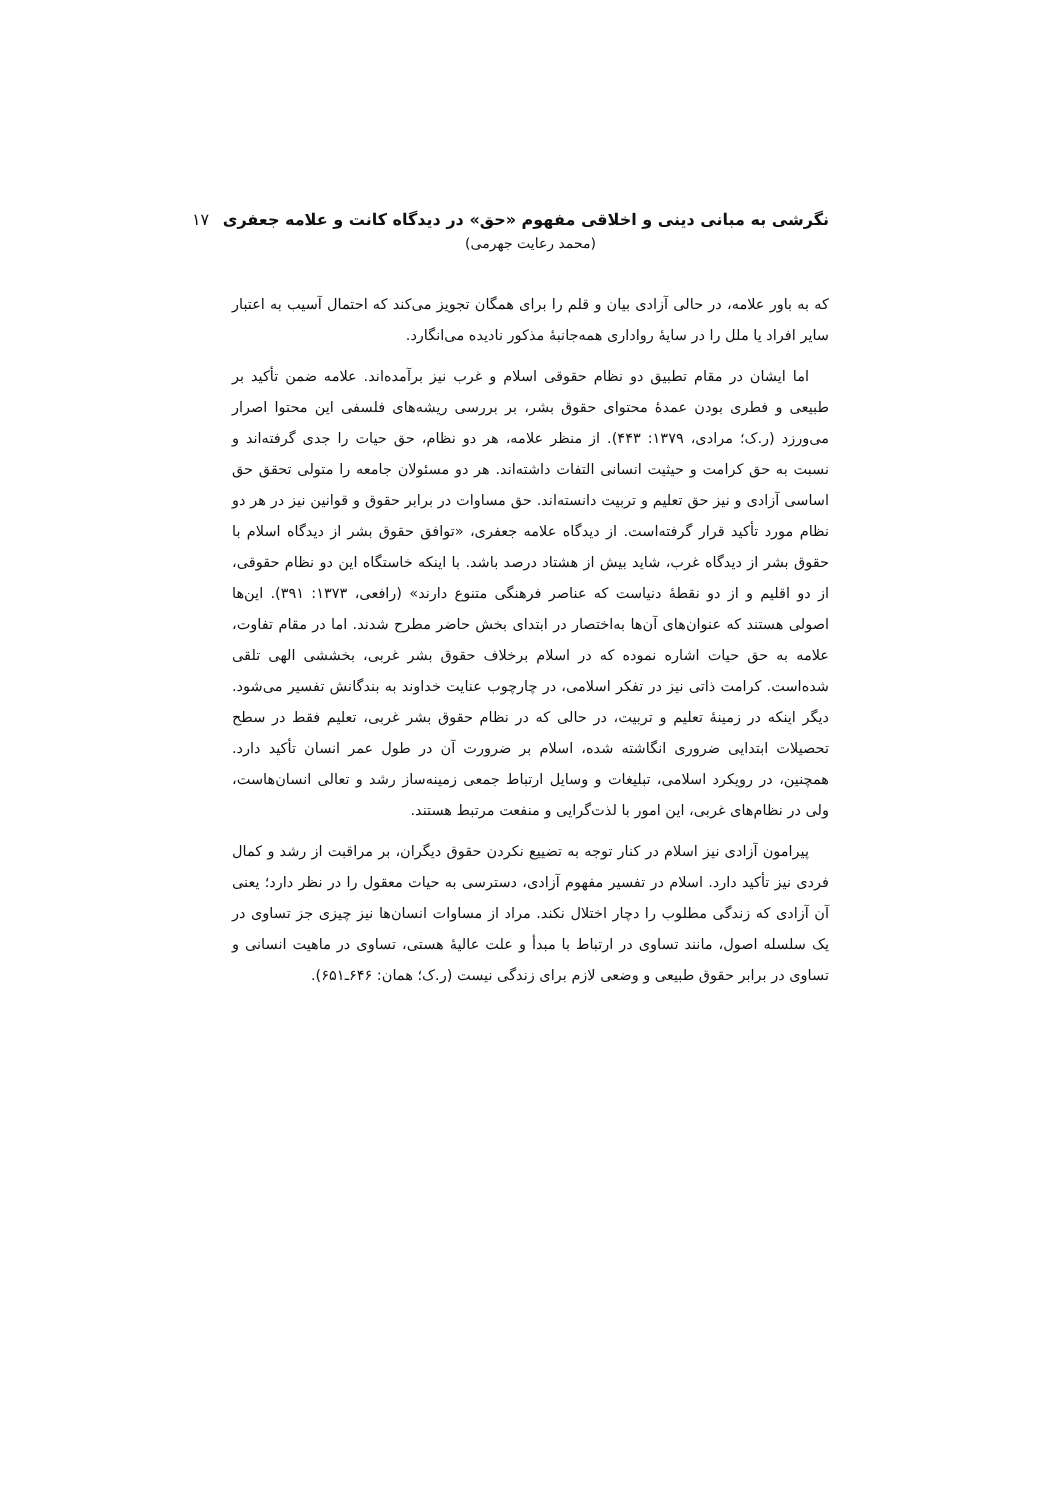نگرشی به مبانی دینی و اخلاقی مفهوم «حق» در دیدگاه کانت و علامه جعفری ۱۷
(محمد رعایت جهرمی)
که به باور علامه، در حالی آزادی بیان و قلم را برای همگان تجویز می‌کند که احتمال آسیب به اعتبار سایر افراد یا ملل را در سایهٔ رواداری همه‌جانبهٔ مذکور نادیده می‌انگارد.
اما ایشان در مقام تطبیق دو نظام حقوقی اسلام و غرب نیز برآمده‌اند. علامه ضمن تأکید بر طبیعی و فطری بودن عمدهٔ محتوای حقوق بشر، بر بررسی ریشه‌های فلسفی این محتوا اصرار می‌ورزد (ر.ک؛ مرادی، ۱۳۷۹: ۴۴۳). از منظر علامه، هر دو نظام، حق حیات را جدی گرفته‌اند و نسبت به حق کرامت و حیثیت انسانی التفات داشته‌اند. هر دو مسئولان جامعه را متولی تحقق حق اساسی آزادی و نیز حق تعلیم و تربیت دانسته‌اند. حق مساوات در برابر حقوق و قوانین نیز در هر دو نظام مورد تأکید قرار گرفته‌است. از دیدگاه علامه جعفری، «توافق حقوق بشر از دیدگاه اسلام با حقوق بشر از دیدگاه غرب، شاید بیش از هشتاد درصد باشد. با اینکه خاستگاه این دو نظام حقوقی، از دو اقلیم و از دو نقطهٔ دنیاست که عناصر فرهنگی متنوع دارند» (رافعی، ۱۳۷۳: ۳۹۱). این‌ها اصولی هستند که عنوان‌های آن‌ها به‌اختصار در ابتدای بخش حاضر مطرح شدند. اما در مقام تفاوت، علامه به حق حیات اشاره نموده که در اسلام برخلاف حقوق بشر غربی، بخششی الهی تلقی شده‌است. کرامت ذاتی نیز در تفکر اسلامی، در چارچوب عنایت خداوند به بندگانش تفسیر می‌شود. دیگر اینکه در زمینهٔ تعلیم و تربیت، در حالی که در نظام حقوق بشر غربی، تعلیم فقط در سطح تحصیلات ابتدایی ضروری انگاشته شده، اسلام بر ضرورت آن در طول عمر انسان تأکید دارد. همچنین، در رویکرد اسلامی، تبلیغات و وسایل ارتباط جمعی زمینه‌ساز رشد و تعالی انسان‌هاست، ولی در نظام‌های غربی، این امور با لذت‌گرایی و منفعت مرتبط هستند.
پیرامون آزادی نیز اسلام در کنار توجه به تضییع نکردن حقوق دیگران، بر مراقبت از رشد و کمال فردی نیز تأکید دارد. اسلام در تفسیر مفهوم آزادی، دسترسی به حیات معقول را در نظر دارد؛ یعنی آن آزادی که زندگی مطلوب را دچار اختلال نکند. مراد از مساوات انسان‌ها نیز چیزی جز تساوی در یک سلسله اصول، مانند تساوی در ارتباط با مبدأ و علت عالیهٔ هستی، تساوی در ماهیت انسانی و تساوی در برابر حقوق طبیعی و وضعی لازم برای زندگی نیست (ر.ک؛ همان: ۶۴۶ـ۶۵۱).